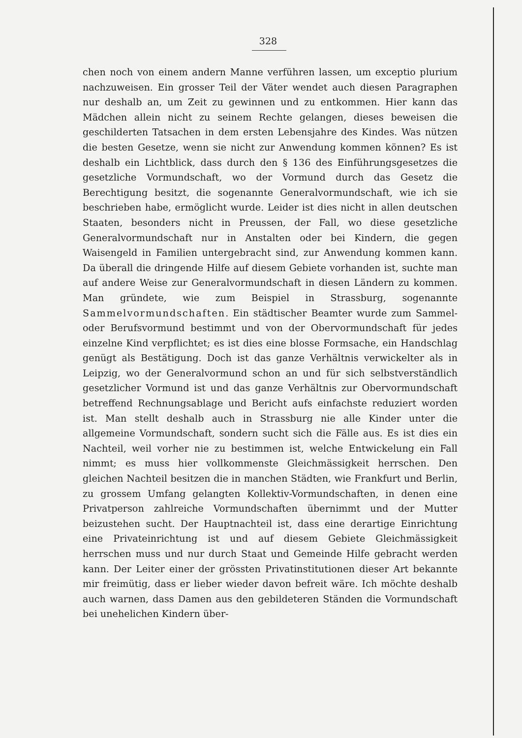328
chen noch von einem andern Manne verführen lassen, um exceptio plurium nachzuweisen. Ein grosser Teil der Väter wendet auch diesen Paragraphen nur deshalb an, um Zeit zu gewinnen und zu entkommen. Hier kann das Mädchen allein nicht zu seinem Rechte gelangen, dieses beweisen die geschilderten Tatsachen in dem ersten Lebensjahre des Kindes. Was nützen die besten Gesetze, wenn sie nicht zur Anwendung kommen können? Es ist deshalb ein Lichtblick, dass durch den § 136 des Einführungsgesetzes die gesetzliche Vormundschaft, wo der Vormund durch das Gesetz die Berechtigung besitzt, die sogenannte Generalvormundschaft, wie ich sie beschrieben habe, ermöglicht wurde. Leider ist dies nicht in allen deutschen Staaten, besonders nicht in Preussen, der Fall, wo diese gesetzliche Generalvormundschaft nur in Anstalten oder bei Kindern, die gegen Waisengeld in Familien untergebracht sind, zur Anwendung kommen kann. Da überall die dringende Hilfe auf diesem Gebiete vorhanden ist, suchte man auf andere Weise zur Generalvormundschaft in diesen Ländern zu kommen. Man gründete, wie zum Beispiel in Strassburg, sogenannte Sammelvormundschaften. Ein städtischer Beamter wurde zum Sammel- oder Berufsvormund bestimmt und von der Obervormundschaft für jedes einzelne Kind verpflichtet; es ist dies eine blosse Formsache, ein Handschlag genügt als Bestätigung. Doch ist das ganze Verhältnis verwickelter als in Leipzig, wo der Generalvormund schon an und für sich selbstverständlich gesetzlicher Vormund ist und das ganze Verhältnis zur Obervormundschaft betreffend Rechnungsablage und Bericht aufs einfachste reduziert worden ist. Man stellt deshalb auch in Strassburg nie alle Kinder unter die allgemeine Vormundschaft, sondern sucht sich die Fälle aus. Es ist dies ein Nachteil, weil vorher nie zu bestimmen ist, welche Entwickelung ein Fall nimmt; es muss hier vollkommenste Gleichmässigkeit herrschen. Den gleichen Nachteil besitzen die in manchen Städten, wie Frankfurt und Berlin, zu grossem Umfang gelangten Kollektiv-Vormundschaften, in denen eine Privatperson zahlreiche Vormundschaften übernimmt und der Mutter beizustehen sucht. Der Hauptnachteil ist, dass eine derartige Einrichtung eine Privateinrichtung ist und auf diesem Gebiete Gleichmässigkeit herrschen muss und nur durch Staat und Gemeinde Hilfe gebracht werden kann. Der Leiter einer der grössten Privatinstitutionen dieser Art bekannte mir freimütig, dass er lieber wieder davon befreit wäre. Ich möchte deshalb auch warnen, dass Damen aus den gebildeteren Ständen die Vormundschaft bei unehelichen Kindern über-